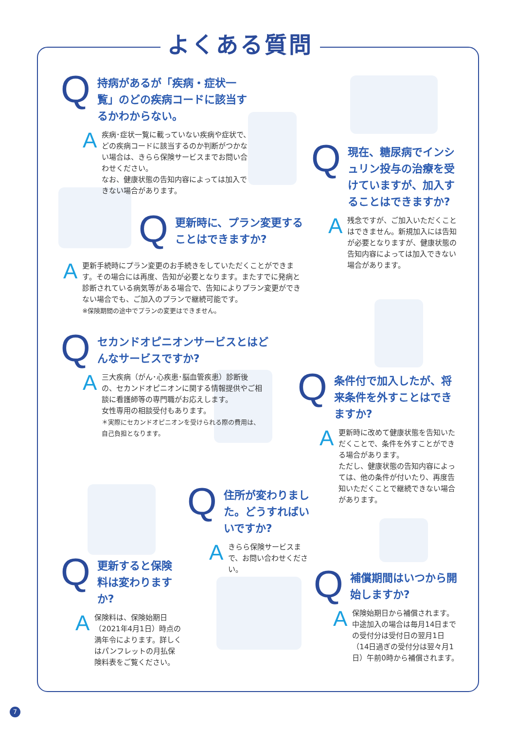よくある質問
Q
持病があるが「疾病・症状一覧」のどの疾病コードに該当するかわからない。
A
疾病･症状一覧に載っていない疾病や症状で、どの疾病コードに該当するのか判断がつかない場合は、きらら保険サービスまでお問い合わせください。
なお、健康状態の告知内容によっては加入できない場合があります。
Q
更新時に、プラン変更することはできますか?
A
更新手続時にプラン変更のお手続きをしていただくことができます。その場合には再度、告知が必要となります。またすでに発病と診断されている病気等がある場合で、告知によりプラン変更ができない場合でも、ご加入のプランで継続可能です。
※保険期間の途中でプランの変更はできません。
Q
現在、糖尿病でインシュリン投与の治療を受けていますが、加入することはできますか?
A
残念ですが、ご加入いただくことはできません。新規加入には告知が必要となりますが、健康状態の告知内容によっては加入できない場合があります。
Q
セカンドオピニオンサービスとはどんなサービスですか?
A
三大疾病（がん･心疾患･脳血管疾患）診断後の、セカンドオピニオンに関する情報提供やご相談に看護師等の専門職がお応えします。
女性専用の相談受付もあります。
＊実際にセカンドオピニオンを受けられる際の費用は、自己負担となります。
Q
条件付で加入したが、将来条件を外すことはできますか?
A
更新時に改めて健康状態を告知いただくことで、条件を外すことができる場合があります。
ただし、健康状態の告知内容によっては、他の条件が付いたり、再度告知いただくことで継続できない場合があります。
Q
住所が変わりました。どうすればいいですか?
A
きらら保険サービスまで、お問い合わせください。
Q
更新すると保険料は変わりますか?
A
保険料は、保険始期日（2021年4月1日）時点の満年令によります。詳しくはパンフレットの月払保険料表をご覧ください。
Q
補償期間はいつから開始しますか?
A
保険始期日から補償されます。中途加入の場合は毎月14日までの受付分は受付日の翌月1日（14日過ぎの受付分は翌々月1日）午前0時から補償されます。
7